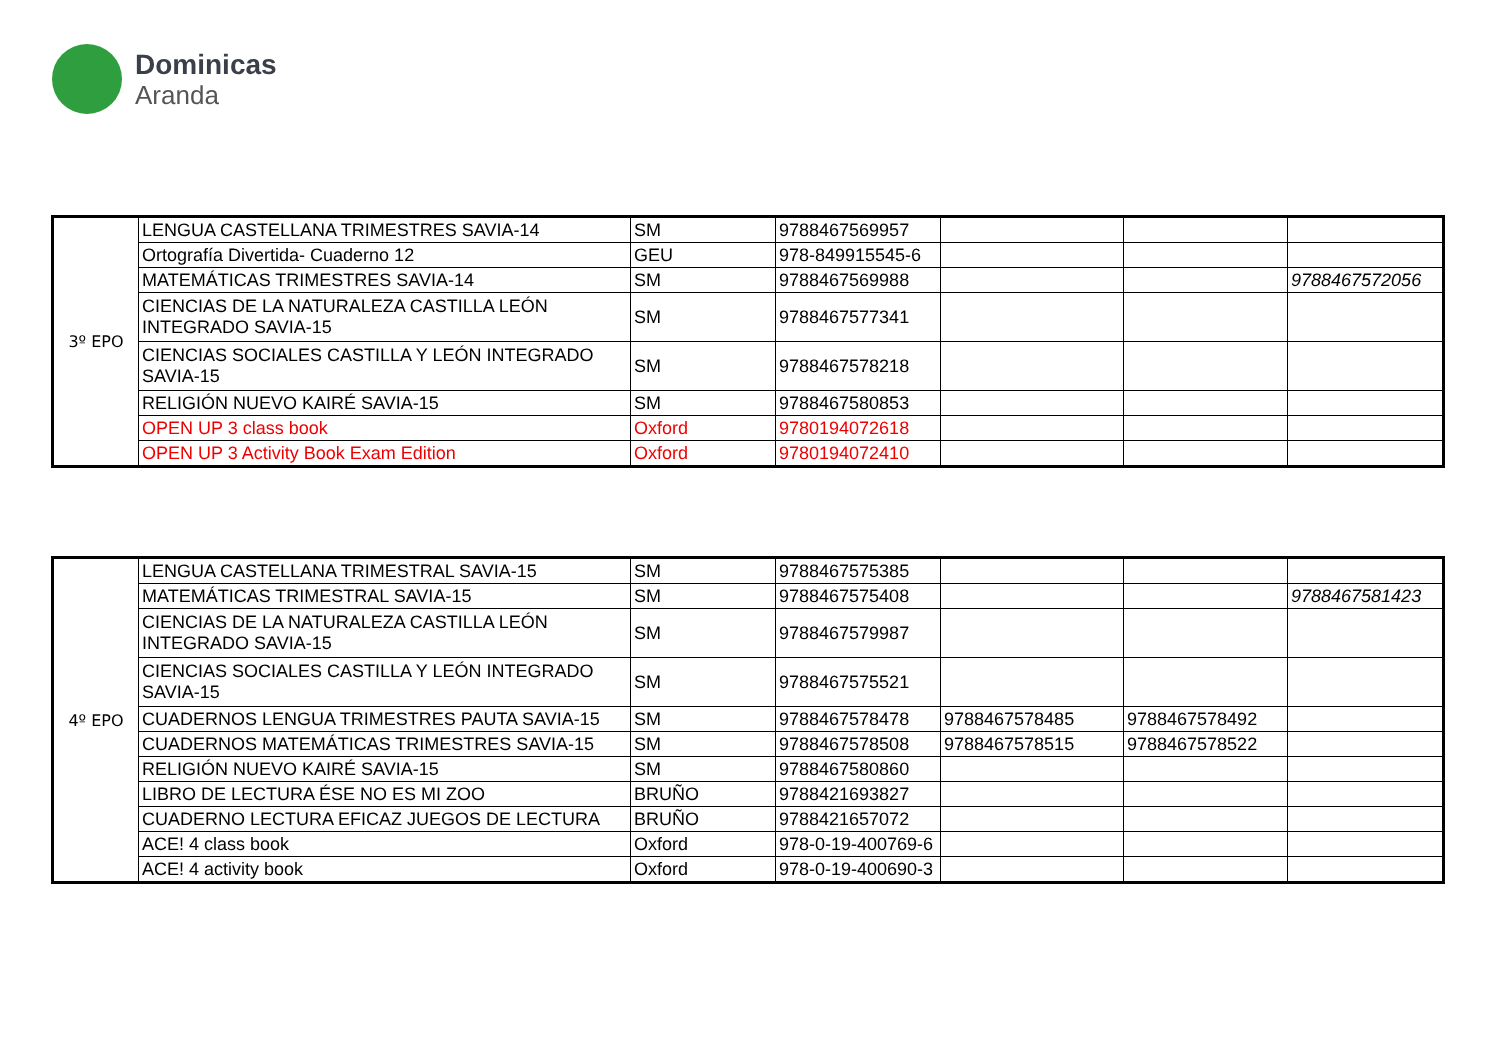Dominicas
Aranda
| 3º EPO | LENGUA CASTELLANA TRIMESTRES SAVIA-14 | SM | 9788467569957 | | | |
| | Ortografía Divertida- Cuaderno 12 | GEU | 978-849915545-6 | | | |
| | MATEMÁTICAS TRIMESTRES SAVIA-14 | SM | 9788467569988 | | | 9788467572056 |
| | CIENCIAS DE LA NATURALEZA CASTILLA LEÓN INTEGRADO SAVIA-15 | SM | 9788467577341 | | | |
| | CIENCIAS SOCIALES CASTILLA Y LEÓN INTEGRADO SAVIA-15 | SM | 9788467578218 | | | |
| | RELIGIÓN NUEVO KAIRÉ SAVIA-15 | SM | 9788467580853 | | | |
| | OPEN UP 3 class book | Oxford | 9780194072618 | | | |
| | OPEN UP 3 Activity Book Exam Edition | Oxford | 9780194072410 | | | |
| 4º EPO | LENGUA CASTELLANA TRIMESTRAL SAVIA-15 | SM | 9788467575385 | | | |
| | MATEMÁTICAS TRIMESTRAL SAVIA-15 | SM | 9788467575408 | | | 9788467581423 |
| | CIENCIAS DE LA NATURALEZA CASTILLA LEÓN INTEGRADO SAVIA-15 | SM | 9788467579987 | | | |
| | CIENCIAS SOCIALES CASTILLA Y LEÓN INTEGRADO SAVIA-15 | SM | 9788467575521 | | | |
| | CUADERNOS LENGUA TRIMESTRES PAUTA SAVIA-15 | SM | 9788467578478 | 9788467578485 | 9788467578492 | |
| | CUADERNOS MATEMÁTICAS TRIMESTRES SAVIA-15 | SM | 9788467578508 | 9788467578515 | 9788467578522 | |
| | RELIGIÓN NUEVO KAIRÉ SAVIA-15 | SM | 9788467580860 | | | |
| | LIBRO DE LECTURA ÉSE NO ES MI ZOO | BRUÑO | 9788421693827 | | | |
| | CUADERNO LECTURA EFICAZ JUEGOS DE LECTURA | BRUÑO | 9788421657072 | | | |
| | ACE! 4 class book | Oxford | 978-0-19-400769-6 | | | |
| | ACE! 4 activity book | Oxford | 978-0-19-400690-3 | | | |